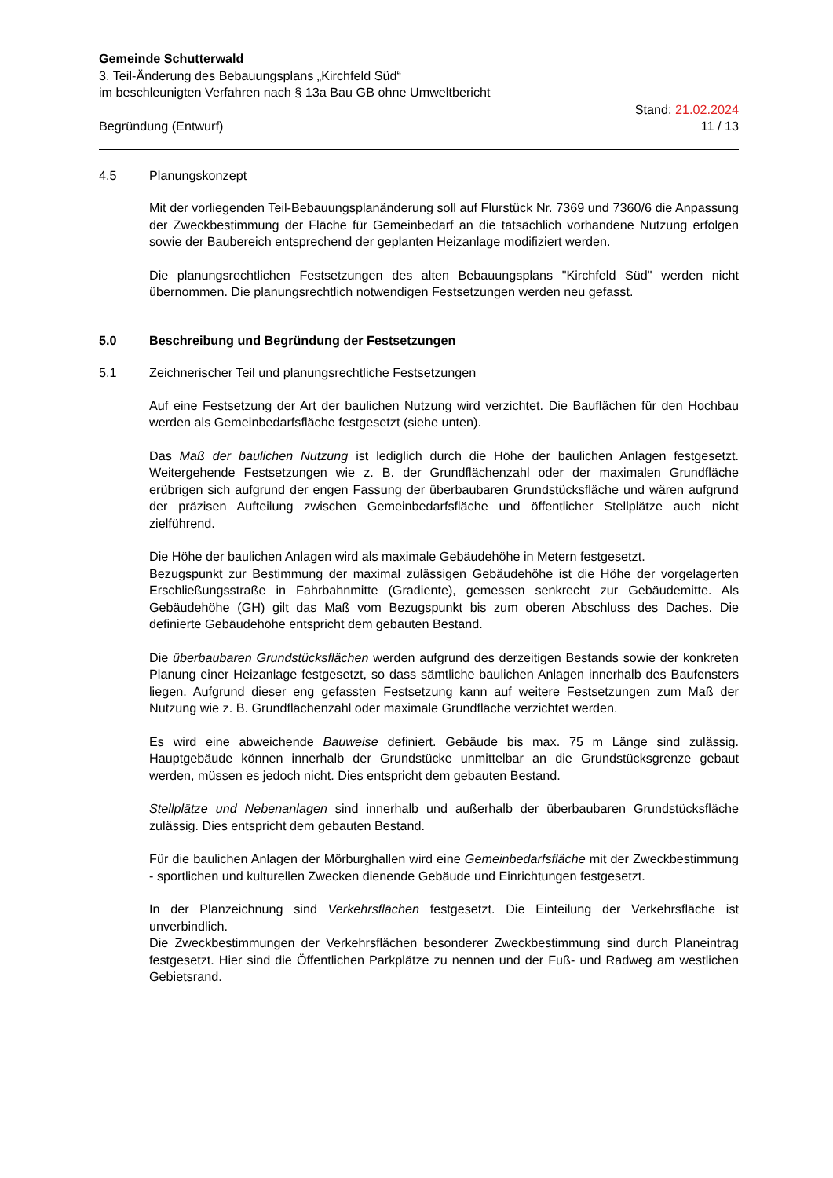Gemeinde Schutterwald
3. Teil-Änderung des Bebauungsplans „Kirchfeld Süd“
im beschleunigten Verfahren nach § 13a Bau GB ohne Umweltbericht
Begründung (Entwurf) Stand: 21.02.2024
11 / 13
4.5 Planungskonzept
Mit der vorliegenden Teil-Bebauungsplanänderung soll auf Flurstück Nr. 7369 und 7360/6 die Anpassung der Zweckbestimmung der Fläche für Gemeinbedarf an die tatsächlich vorhandene Nutzung erfolgen sowie der Baubereich entsprechend der geplanten Heizanlage modifiziert werden.
Die planungsrechtlichen Festsetzungen des alten Bebauungsplans "Kirchfeld Süd" werden nicht übernommen. Die planungsrechtlich notwendigen Festsetzungen werden neu gefasst.
5.0 Beschreibung und Begründung der Festsetzungen
5.1 Zeichnerischer Teil und planungsrechtliche Festsetzungen
Auf eine Festsetzung der Art der baulichen Nutzung wird verzichtet. Die Bauflächen für den Hochbau werden als Gemeinbedarfsfläche festgesetzt (siehe unten).
Das Maß der baulichen Nutzung ist lediglich durch die Höhe der baulichen Anlagen festgesetzt. Weitergehende Festsetzungen wie z. B. der Grundflächenzahl oder der maximalen Grundfläche erübrigen sich aufgrund der engen Fassung der überbaubaren Grundstücksfläche und wären aufgrund der präzisen Aufteilung zwischen Gemeinbedarfsfläche und öffentlicher Stellplätze auch nicht zielführend.
Die Höhe der baulichen Anlagen wird als maximale Gebäudehöhe in Metern festgesetzt.
Bezugspunkt zur Bestimmung der maximal zulässigen Gebäudehöhe ist die Höhe der vorgelagerten Erschließungsstraße in Fahrbahnmitte (Gradiente), gemessen senkrecht zur Gebäudemitte. Als Gebäudehöhe (GH) gilt das Maß vom Bezugspunkt bis zum oberen Abschluss des Daches. Die definierte Gebäudehöhe entspricht dem gebauten Bestand.
Die überbaubaren Grundstücksflächen werden aufgrund des derzeitigen Bestands sowie der konkreten Planung einer Heizanlage festgesetzt, so dass sämtliche baulichen Anlagen innerhalb des Baufensters liegen. Aufgrund dieser eng gefassten Festsetzung kann auf weitere Festsetzungen zum Maß der Nutzung wie z. B. Grundflächenzahl oder maximale Grundfläche verzichtet werden.
Es wird eine abweichende Bauweise definiert. Gebäude bis max. 75 m Länge sind zulässig. Hauptgebäude können innerhalb der Grundstücke unmittelbar an die Grundstücksgrenze gebaut werden, müssen es jedoch nicht. Dies entspricht dem gebauten Bestand.
Stellplätze und Nebenanlagen sind innerhalb und außerhalb der überbaubaren Grundstücksfläche zulässig. Dies entspricht dem gebauten Bestand.
Für die baulichen Anlagen der Mörburghallen wird eine Gemeinbedarfsfläche mit der Zweckbestimmung - sportlichen und kulturellen Zwecken dienende Gebäude und Einrichtungen festgesetzt.
In der Planzeichnung sind Verkehrsflächen festgesetzt. Die Einteilung der Verkehrsfläche ist unverbindlich.
Die Zweckbestimmungen der Verkehrsflächen besonderer Zweckbestimmung sind durch Planeintrag festgesetzt. Hier sind die Öffentlichen Parkplätze zu nennen und der Fuß- und Radweg am westlichen Gebietsrand.